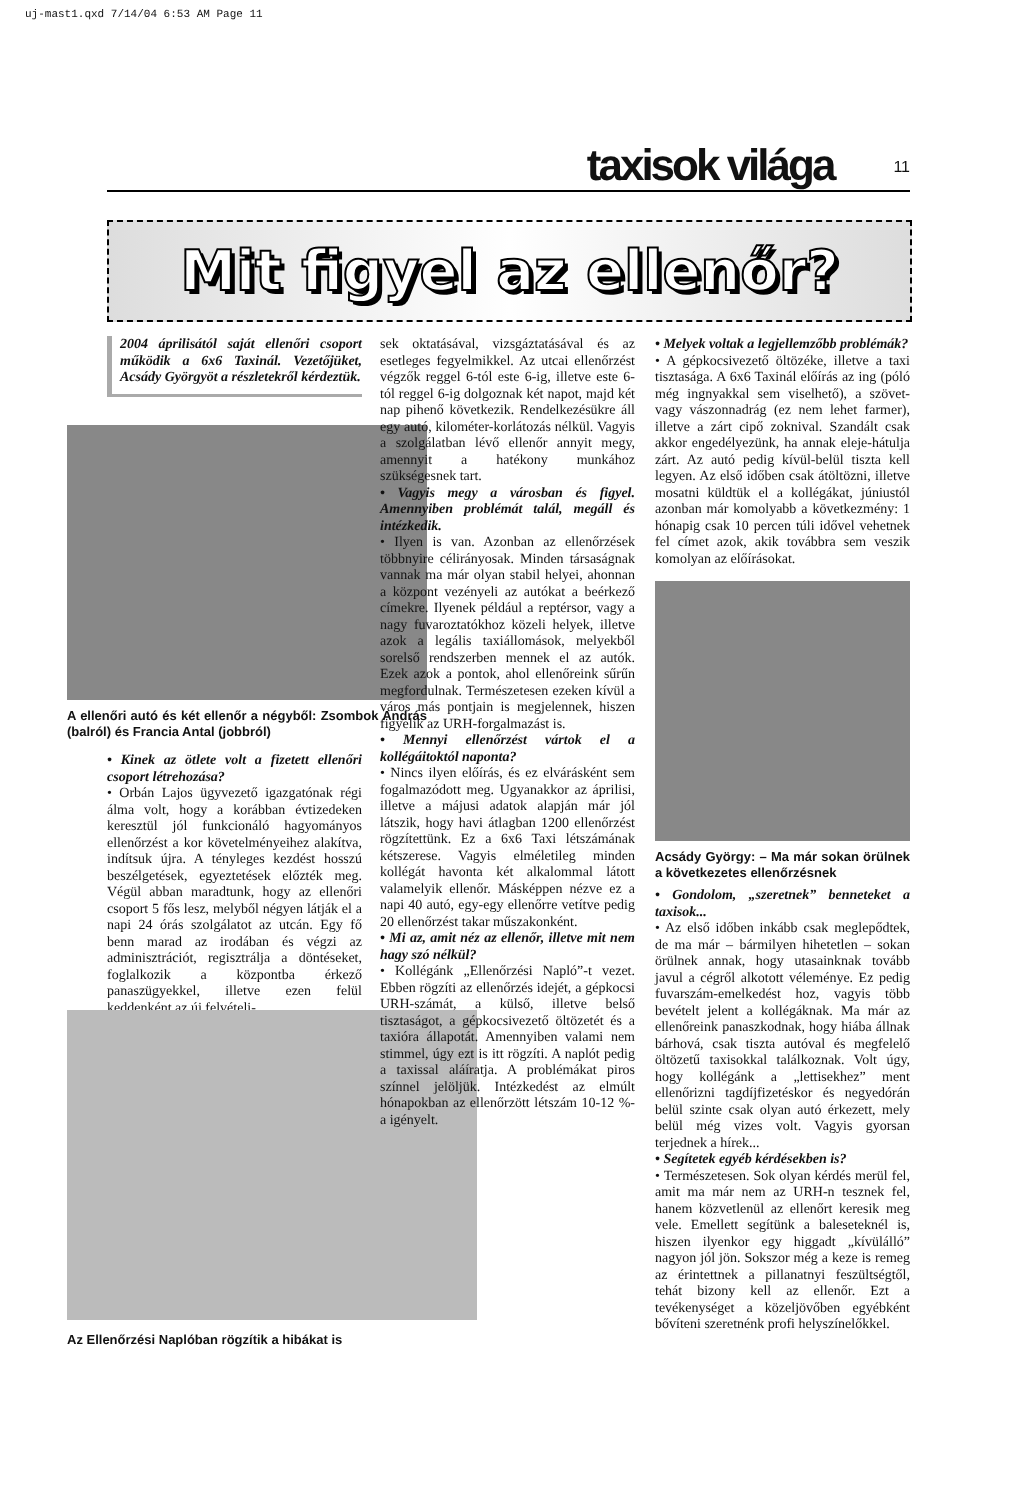uj-mast1.qxd 7/14/04 6:53 AM Page 11
taxisok világa 11
Mit figyel az ellenőr?
2004 áprilisától saját ellenőri csoport működik a 6x6 Taxinál. Vezetőjüket, Acsády Györgyöt a részletekről kérdeztük.
A ellenőri autó és két ellenőr a négyből: Zsombok András (balról) és Francia Antal (jobbról)
• Kinek az ötlete volt a fizetett ellenőri csoport létrehozása?
• Orbán Lajos ügyvezető igazgatónak régi álma volt, hogy a korábban évtizedeken keresztül jól funkcionáló hagyományos ellenőrzést a kor követelményeihez alakítva, indítsuk újra. A tényleges kezdést hosszú beszélgetések, egyeztetések előzték meg. Végül abban maradtunk, hogy az ellenőri csoport 5 fős lesz, melyből négyen látják el a napi 24 órás szolgálatot az utcán. Egy fő benn marad az irodában és végzi az adminisztrációt, regisztrálja a döntéseket, foglalkozik a központba érkező panaszügyekkel, illetve ezen felül keddenként az új felvételi-
Az Ellenőrzési Naplóban rögzítik a hibákat is
sek oktatásával, vizsgáztatásával és az esetleges fegyelmikkel. Az utcai ellenőrzést végzők reggel 6-tól este 6-ig, illetve este 6-tól reggel 6-ig dolgoznak két napot, majd két nap pihenő következik. Rendelkezésükre áll egy autó, kilométer-korlátozás nélkül. Vagyis a szolgálatban lévő ellenőr annyit megy, amennyit a hatékony munkához szükségesnek tart.
• Vagyis megy a városban és figyel. Amennyiben problémát talál, megáll és intézkedik.
• Ilyen is van. Azonban az ellenőrzések többnyire célirányosak. Minden társaságnak vannak ma már olyan stabil helyei, ahonnan a központ vezényeli az autókat a beérkező címekre. Ilyenek például a reptérsor, vagy a nagy fuvaroztatókhoz közeli helyek, illetve azok a legális taxiállomások, melyekből sorelső rendszerben mennek el az autók. Ezek azok a pontok, ahol ellenőreink sűrűn megfordulnak. Természetesen ezeken kívül a város más pontjain is megjelennek, hiszen figyelik az URH-forgalmazást is.
• Mennyi ellenőrzést vártok el a kollégáitoktól naponta?
• Nincs ilyen előírás, és ez elvárásként sem fogalmazódott meg. Ugyanakkor az áprilisi, illetve a májusi adatok alapján már jól látszik, hogy havi átlagban 1200 ellenőrzést rögzítettünk. Ez a 6x6 Taxi létszámának kétszerese. Vagyis elméletileg minden kollégát havonta két alkalommal látott valamelyik ellenőr. Másképpen nézve ez a napi 40 autó, egy-egy ellenőrre vetítve pedig 20 ellenőrzést takar műszakonként.
• Mi az, amit néz az ellenőr, illetve mit nem hagy szó nélkül?
• Kollégánk „Ellenőrzési Napló”-t vezet. Ebben rögzíti az ellenőrzés idejét, a gépkocsi URH-számát, a külső, illetve belső tisztaságot, a gépkocsivezető öltözetét és a taxióra állapotát. Amennyiben valami nem stimmel, úgy ezt is itt rögzíti. A naplót pedig a taxissal aláíratja. A problémákat piros színnel jelöljük. Intézkedést az elmúlt hónapokban az ellenőrzött létszám 10-12 %-a igényelt.
• Melyek voltak a legjellemzőbb problémák?
• A gépkocsivezető öltözéke, illetve a taxi tisztasága. A 6x6 Taxinál előírás az ing (póló még ingnyakkal sem viselhető), a szövet- vagy vászonnadrág (ez nem lehet farmer), illetve a zárt cipő zoknival. Szandált csak akkor engedélyezünk, ha annak eleje-hátulja zárt. Az autó pedig kívül-belül tiszta kell legyen. Az első időben csak átöltözni, illetve mosatni küldtük el a kollégákat, júniustól azonban már komolyabb a következmény: 1 hónapig csak 10 percen túli idővel vehetnek fel címet azok, akik továbbra sem veszik komolyan az előírásokat.
Acsády György: – Ma már sokan örülnek a következetes ellenőrzésnek
• Gondolom, „szeretnek” benneteket a taxisok...
• Az első időben inkább csak meglepődtek, de ma már – bármilyen hihetetlen – sokan örülnek annak, hogy utasainknak tovább javul a cégről alkotott véleménye. Ez pedig fuvarszám-emelkedést hoz, vagyis több bevételt jelent a kollégáknak. Ma már az ellenőreink panaszkodnak, hogy hiába állnak bárhová, csak tiszta autóval és megfelelő öltözetű taxisokkal találkoznak. Volt úgy, hogy kollégánk a „lettisekhez” ment ellenőrizni tagdíjfizetéskor és negyedórán belül szinte csak olyan autó érkezett, mely belül még vizes volt. Vagyis gyorsan terjednek a hírek...
• Segítetek egyéb kérdésekben is?
• Természetesen. Sok olyan kérdés merül fel, amit ma már nem az URH-n tesznek fel, hanem közvetlenül az ellenőrt keresik meg vele. Emellett segítünk a baleseteknél is, hiszen ilyenkor egy higgadt „kívülálló” nagyon jól jön. Sokszor még a keze is remeg az érintettnek a pillanatnyi feszültségtől, tehát bizony kell az ellenőr. Ezt a tevékenységet a közeljövőben egyébként bővíteni szeretnénk profi helyszínelőkkel.